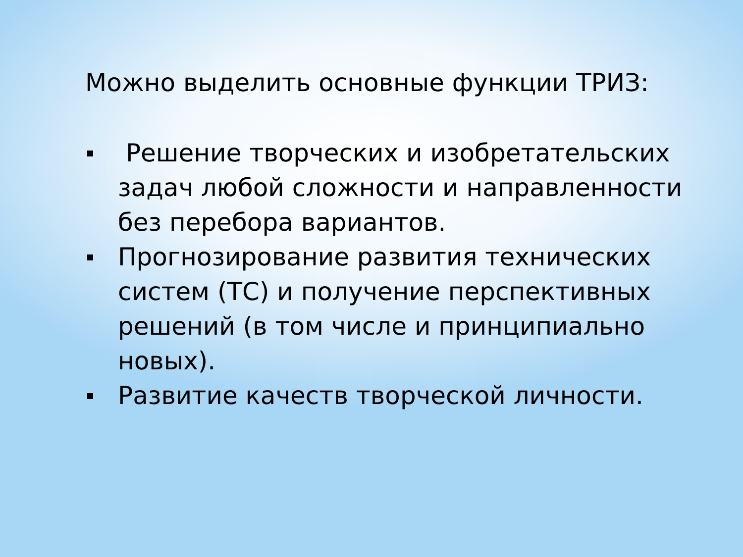Можно выделить основные функции ТРИЗ:
Решение творческих и изобретательских задач любой сложности и направленности без перебора вариантов.
Прогнозирование развития технических систем (ТС) и получение перспективных решений (в том числе и принципиально новых).
Развитие качеств творческой личности.